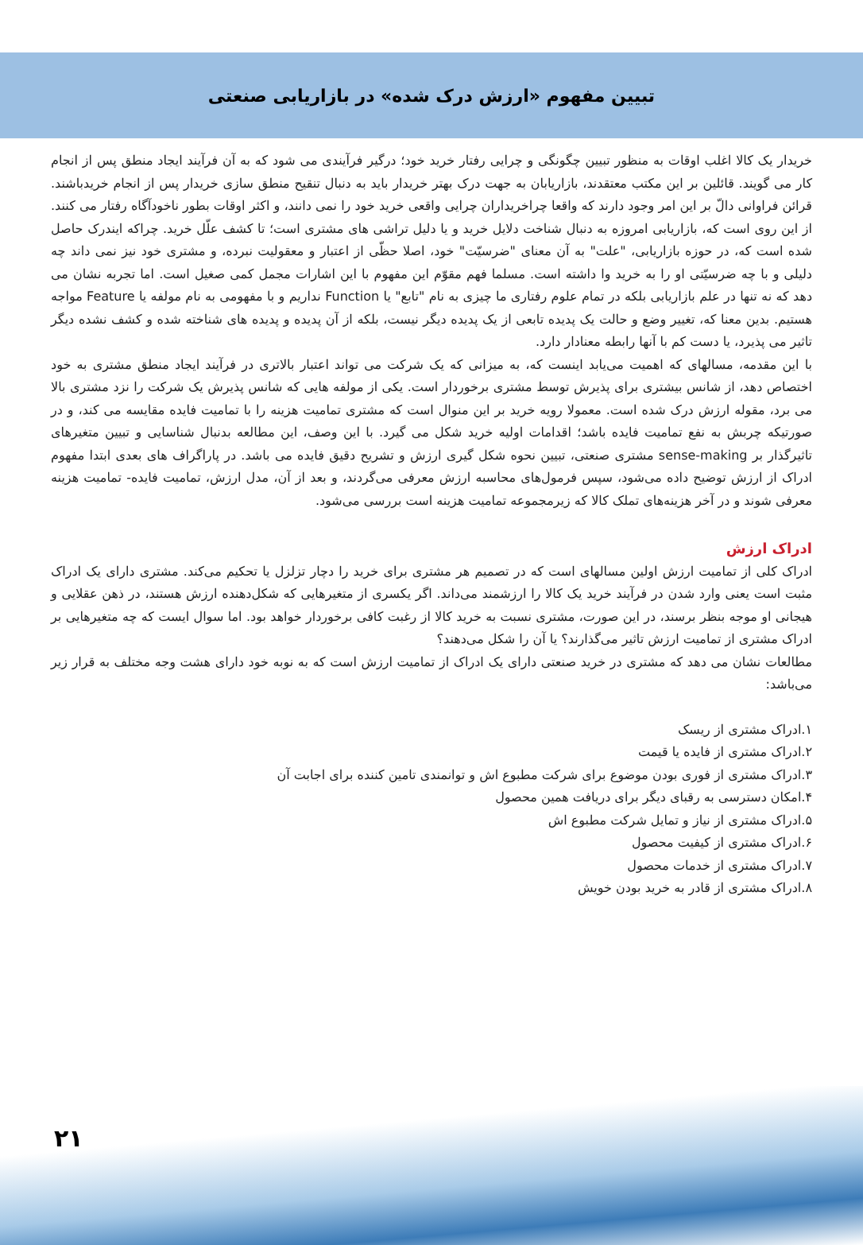تبیین مفهوم «ارزش درک شده» در بازاریابی صنعتی
خریدار یک کالا اغلب اوقات به منظور تبیین چگونگی و چرایی رفتار خرید خود؛ درگیر فرآیندی می شود که به آن فرآیند ایجاد منطق پس از انجام کار می گویند. قائلین بر این مکتب معتقدند، بازاریابان به جهت درک بهتر خریدار باید به دنبال تنقیح منطق سازی خریدار پس از انجام خریدباشند. قرائن فراوانی دالّ بر این امر وجود دارند که واقعا چراخریداران چرایی واقعی خرید خود را نمی دانند، و اکثر اوقات بطور ناخودآگاه رفتار می کنند. از این روی است که، بازاریابی امروزه به دنبال شناخت دلایل خرید و یا دلیل تراشی های مشتری است؛ تا کشف علّل خرید. چراکه ایندرک حاصل شده است که، در حوزه بازاریابی، "علت" به آن معنای "ضرسیّت" خود، اصلا حظّی از اعتبار و معقولیت نبرده، و مشتری خود نیز نمی داند چه دلیلی و با چه ضرسیّتی او را به خرید وا داشته است. مسلما فهم مقوّم این مفهوم با این اشارات مجمل کمی صغیل است. اما تجربه نشان می دهد که نه تنها در علم بازاریابی بلکه در تمام علوم رفتاری ما چیزی به نام "تابع" یا Function نداریم و با مفهومی به نام مولفه یا Feature مواجه هستیم. بدین معنا که، تغییر وضع و حالت یک پدیده تابعی از یک پدیده دیگر نیست، بلکه از آن پدیده و پدیده های شناخته شده و کشف نشده دیگر تاثیر می پذیرد، یا دست کم با آنها رابطه معنادار دارد.
با این مقدمه، مسالهای که اهمیت می‌یابد اینست که، به میزانی که یک شرکت می تواند اعتبار بالاتری در فرآیند ایجاد منطق مشتری به خود اختصاص دهد، از شانس بیشتری برای پذیرش توسط مشتری برخوردار است. یکی از مولفه هایی که شانس پذیرش یک شرکت را نزد مشتری بالا می برد، مقوله ارزش درک شده است. معمولا رویه خرید بر این منوال است که مشتری تمامیت هزینه را با تمامیت فایده مقایسه می کند، و در صورتیکه چربش به نفع تمامیت فایده باشد؛ اقدامات اولیه خرید شکل می گیرد. با این وصف، این مطالعه بدنبال شناسایی و تبیین متغیرهای تاثیرگذار بر sense-making مشتری صنعتی، تبیین نحوه شکل گیری ارزش و تشریح دقیق فایده می باشد. در پاراگراف های بعدی ابتدا مفهوم ادراک از ارزش توضیح داده می‌شود، سپس فرمول‌های محاسبه ارزش معرفی می‌گردند، و بعد از آن، مدل ارزش، تمامیت فایده- تمامیت هزینه معرفی شوند و در آخر هزینه‌های تملک کالا که زیرمجموعه تمامیت هزینه است بررسی می‌شود.
ادراک ارزش
ادراک کلی از تمامیت ارزش اولین مسالهای است که در تصمیم هر مشتری برای خرید را دچار تزلزل یا تحکیم می‌کند. مشتری دارای یک ادراک مثبت است یعنی وارد شدن در فرآیند خرید یک کالا را ارزشمند می‌داند. اگر یکسری از متغیرهایی که شکل‌دهنده ارزش هستند، در ذهن عقلایی و هیجانی او موجه بنظر برسند، در این صورت، مشتری نسبت به خرید کالا از رغبت کافی برخوردار خواهد بود. اما سوال ایست که چه متغیرهایی بر ادراک مشتری از تمامیت ارزش تاثیر می‌گذارند؟ یا آن را شکل می‌دهند؟
مطالعات نشان می دهد که مشتری در خرید صنعتی دارای یک ادراک از تمامیت ارزش است که به نوبه خود دارای هشت وجه مختلف به قرار زیر می‌باشد:
۱.ادراک مشتری از ریسک
۲.ادراک مشتری از فایده یا قیمت
۳.ادراک مشتری از فوری بودن موضوع برای شرکت مطبوع اش و توانمندی تامین کننده برای اجابت آن
۴.امکان دسترسی به رقبای دیگر برای دریافت همین محصول
۵.ادراک مشتری از نیاز و تمایل شرکت مطبوع اش
۶.ادراک مشتری از کیفیت محصول
۷.ادراک مشتری از خدمات محصول
۸.ادراک مشتری از قادر به خرید بودن خویش
۲۱